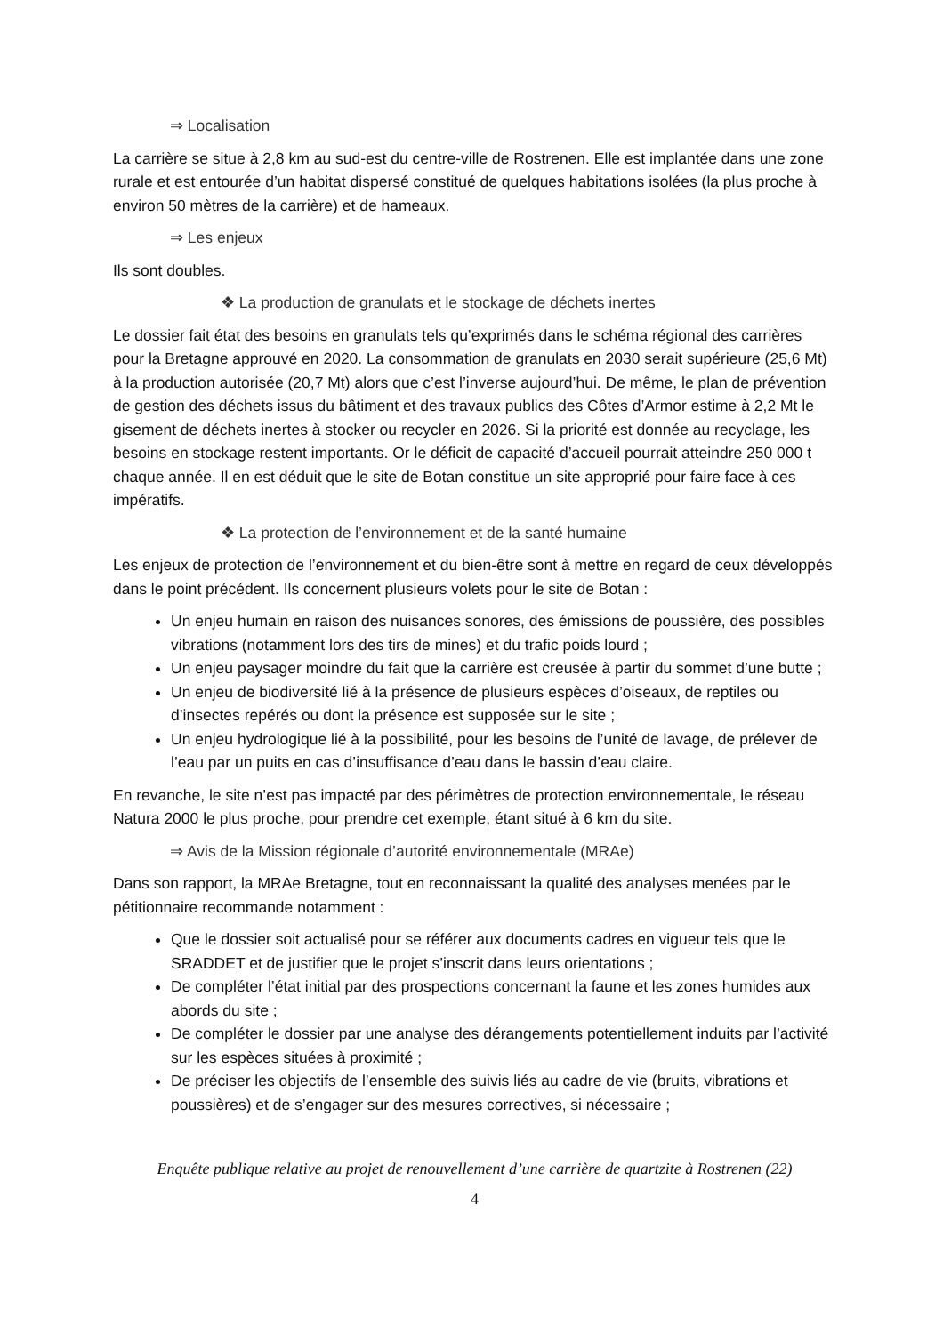⇒ Localisation
La carrière se situe à 2,8 km au sud-est du centre-ville de Rostrenen. Elle est implantée dans une zone rurale et est entourée d’un habitat dispersé constitué de quelques habitations isolées (la plus proche à environ 50 mètres de la carrière) et de hameaux.
⇒ Les enjeux
Ils sont doubles.
❖ La production de granulats et le stockage de déchets inertes
Le dossier fait état des besoins en granulats tels qu’exprimés dans le schéma régional des carrières pour la Bretagne approuvé en 2020. La consommation de granulats en 2030 serait supérieure (25,6 Mt) à la production autorisée (20,7 Mt) alors que c’est l’inverse aujourd’hui. De même, le plan de prévention de gestion des déchets issus du bâtiment et des travaux publics des Côtes d’Armor estime à 2,2 Mt le gisement de déchets inertes à stocker ou recycler en 2026. Si la priorité est donnée au recyclage, les besoins en stockage restent importants. Or le déficit de capacité d’accueil pourrait atteindre 250 000 t chaque année. Il en est déduit que le site de Botan constitue un site approprié pour faire face à ces impératifs.
❖ La protection de l’environnement et de la santé humaine
Les enjeux de protection de l’environnement et du bien-être sont à mettre en regard de ceux développés dans le point précédent. Ils concernent plusieurs volets pour le site de Botan :
Un enjeu humain en raison des nuisances sonores, des émissions de poussière, des possibles vibrations (notamment lors des tirs de mines) et du trafic poids lourd ;
Un enjeu paysager moindre du fait que la carrière est creusée à partir du sommet d’une butte ;
Un enjeu de biodiversité lié à la présence de plusieurs espèces d’oiseaux, de reptiles ou d’insectes repérés ou dont la présence est supposée sur le site ;
Un enjeu hydrologique lié à la possibilité, pour les besoins de l’unité de lavage, de prélever de l’eau par un puits en cas d’insuffisance d’eau dans le bassin d’eau claire.
En revanche, le site n’est pas impacté par des périmètres de protection environnementale, le réseau Natura 2000 le plus proche, pour prendre cet exemple, étant situé à 6 km du site.
⇒ Avis de la Mission régionale d’autorité environnementale (MRAe)
Dans son rapport, la MRAe Bretagne, tout en reconnaissant la qualité des analyses menées par le pétitionnaire recommande notamment :
Que le dossier soit actualisé pour se référer aux documents cadres en vigueur tels que le SRADDET et de justifier que le projet s’inscrit dans leurs orientations ;
De compléter l’état initial par des prospections concernant la faune et les zones humides aux abords du site ;
De compléter le dossier par une analyse des dérangements potentiellement induits par l’activité sur les espèces situées à proximité ;
De préciser les objectifs de l’ensemble des suivis liés au cadre de vie (bruits, vibrations et poussières) et de s’engager sur des mesures correctives, si nécessaire ;
Enquête publique relative au projet de renouvellement d’une carrière de quartzite à Rostrenen (22)
4